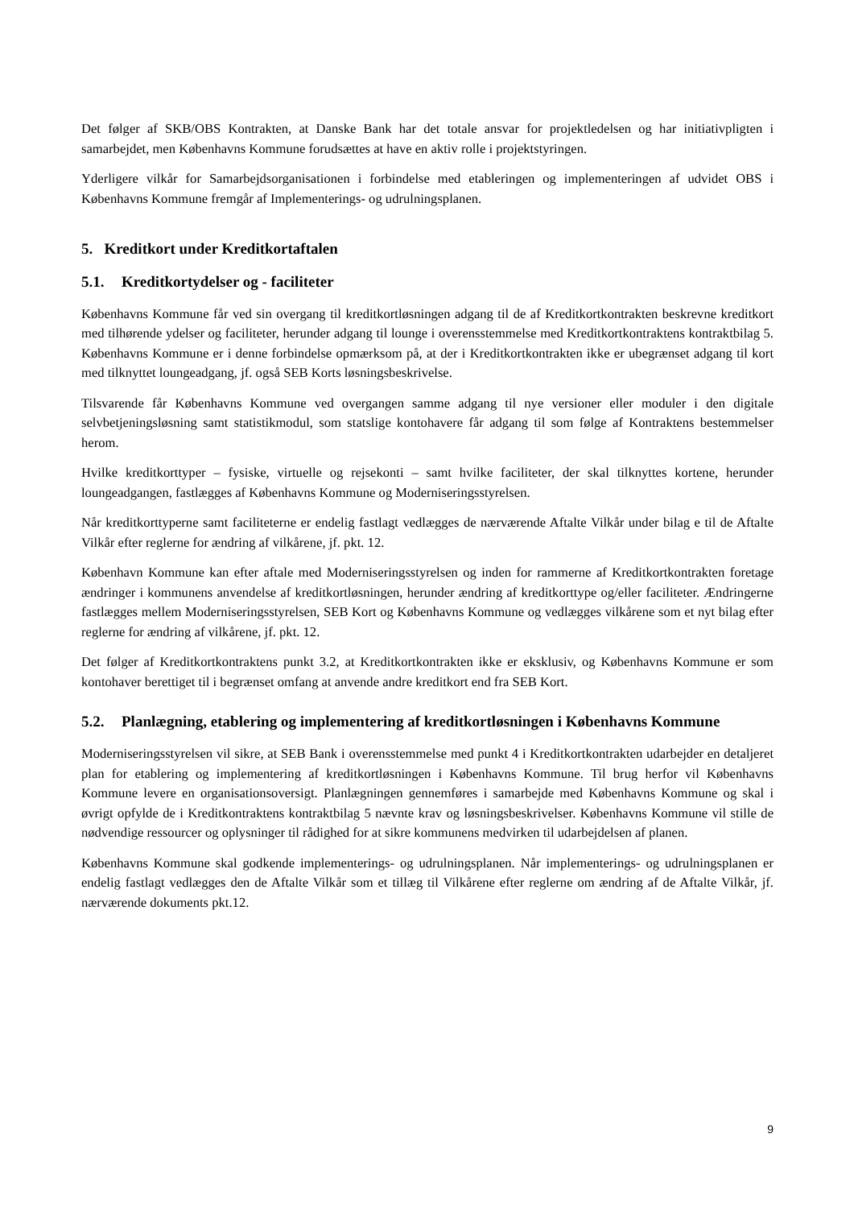Det følger af SKB/OBS Kontrakten, at Danske Bank har det totale ansvar for projektledelsen og har initiativpligten i samarbejdet, men Københavns Kommune forudsættes at have en aktiv rolle i projektstyringen.
Yderligere vilkår for Samarbejdsorganisationen i forbindelse med etableringen og implementeringen af udvidet OBS i Københavns Kommune fremgår af Implementerings- og udrulningsplanen.
5. Kreditkort under Kreditkortaftalen
5.1. Kreditkortydelser og - faciliteter
Københavns Kommune får ved sin overgang til kreditkortløsningen adgang til de af Kreditkortkontrakten beskrevne kreditkort med tilhørende ydelser og faciliteter, herunder adgang til lounge i overensstemmelse med Kreditkortkontraktens kontraktbilag 5. Københavns Kommune er i denne forbindelse opmærksom på, at der i Kreditkortkontrakten ikke er ubegrænset adgang til kort med tilknyttet loungeadgang, jf. også SEB Korts løsningsbeskrivelse.
Tilsvarende får Københavns Kommune ved overgangen samme adgang til nye versioner eller moduler i den digitale selvbetjeningsløsning samt statistikmodul, som statslige kontohavere får adgang til som følge af Kontraktens bestemmelser herom.
Hvilke kreditkorttyper – fysiske, virtuelle og rejsekonti – samt hvilke faciliteter, der skal tilknyttes kortene, herunder loungeadgangen, fastlægges af Københavns Kommune og Moderniseringsstyrelsen.
Når kreditkorttyperne samt faciliteterne er endelig fastlagt vedlægges de nærværende Aftalte Vilkår under bilag e til de Aftalte Vilkår efter reglerne for ændring af vilkårene, jf. pkt. 12.
København Kommune kan efter aftale med Moderniseringsstyrelsen og inden for rammerne af Kreditkortkontrakten foretage ændringer i kommunens anvendelse af kreditkortløsningen, herunder ændring af kreditkorttype og/eller faciliteter. Ændringerne fastlægges mellem Moderniseringsstyrelsen, SEB Kort og Københavns Kommune og vedlægges vilkårene som et nyt bilag efter reglerne for ændring af vilkårene, jf. pkt. 12.
Det følger af Kreditkortkontraktens punkt 3.2, at Kreditkortkontrakten ikke er eksklusiv, og Københavns Kommune er som kontohaver berettiget til i begrænset omfang at anvende andre kreditkort end fra SEB Kort.
5.2. Planlægning, etablering og implementering af kreditkortløsningen i Københavns Kommune
Moderniseringsstyrelsen vil sikre, at SEB Bank i overensstemmelse med punkt 4 i Kreditkortkontrakten udarbejder en detaljeret plan for etablering og implementering af kreditkortløsningen i Københavns Kommune. Til brug herfor vil Københavns Kommune levere en organisationsoversigt. Planlægningen gennemføres i samarbejde med Københavns Kommune og skal i øvrigt opfylde de i Kreditkontraktens kontraktbilag 5 nævnte krav og løsningsbeskrivelser. Københavns Kommune vil stille de nødvendige ressourcer og oplysninger til rådighed for at sikre kommunens medvirken til udarbejdelsen af planen.
Københavns Kommune skal godkende implementerings- og udrulningsplanen. Når implementerings- og udrulningsplanen er endelig fastlagt vedlægges den de Aftalte Vilkår som et tillæg til Vilkårene efter reglerne om ændring af de Aftalte Vilkår, jf. nærværende dokuments pkt.12.
9